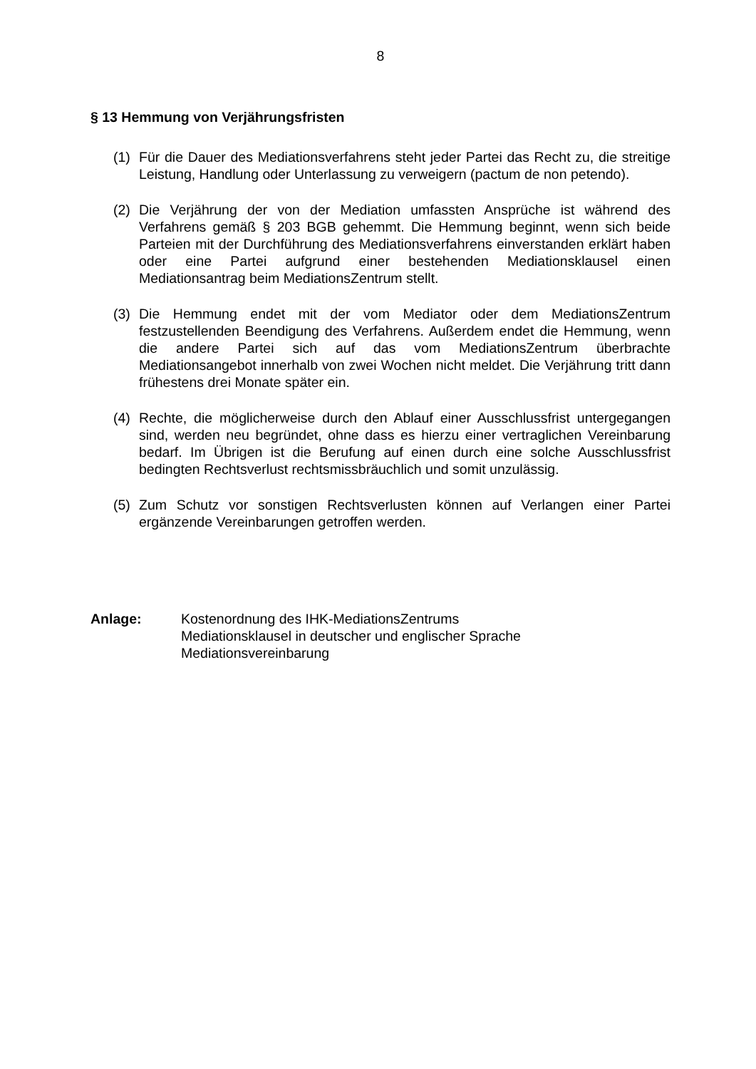8
§ 13 Hemmung von Verjährungsfristen
(1) Für die Dauer des Mediationsverfahrens steht jeder Partei das Recht zu, die streitige Leistung, Handlung oder Unterlassung zu verweigern (pactum de non petendo).
(2) Die Verjährung der von der Mediation umfassten Ansprüche ist während des Verfahrens gemäß § 203 BGB gehemmt. Die Hemmung beginnt, wenn sich beide Parteien mit der Durchführung des Mediationsverfahrens einverstanden erklärt haben oder eine Partei aufgrund einer bestehenden Mediationsklausel einen Mediationsantrag beim MediationsZentrum stellt.
(3) Die Hemmung endet mit der vom Mediator oder dem MediationsZentrum festzustellenden Beendigung des Verfahrens. Außerdem endet die Hemmung, wenn die andere Partei sich auf das vom MediationsZentrum überbrachte Mediationsangebot innerhalb von zwei Wochen nicht meldet. Die Verjährung tritt dann frühestens drei Monate später ein.
(4) Rechte, die möglicherweise durch den Ablauf einer Ausschlussfrist untergegangen sind, werden neu begründet, ohne dass es hierzu einer vertraglichen Vereinbarung bedarf. Im Übrigen ist die Berufung auf einen durch eine solche Ausschlussfrist bedingten Rechtsverlust rechtsmissbräuchlich und somit unzulässig.
(5) Zum Schutz vor sonstigen Rechtsverlusten können auf Verlangen einer Partei ergänzende Vereinbarungen getroffen werden.
Anlage: Kostenordnung des IHK-MediationsZentrums
Mediationsklausel in deutscher und englischer Sprache
Mediationsvereinbarung